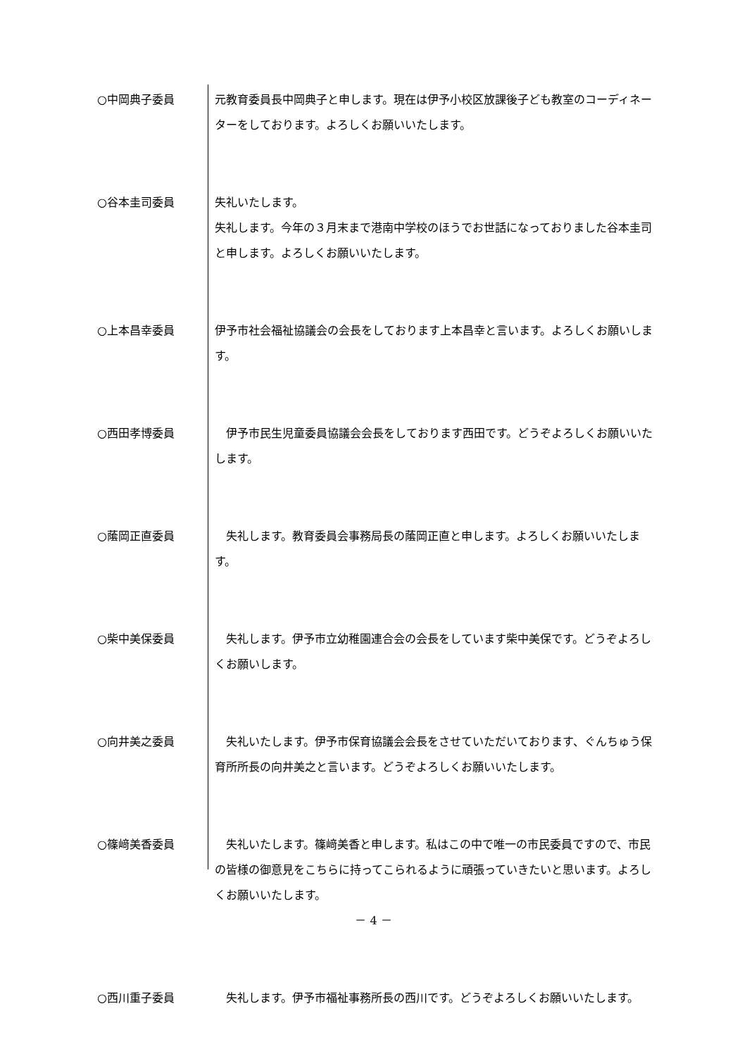○中岡典子委員 元教育委員長中岡典子と申します。現在は伊予小校区放課後子ども教室のコーディネーターをしております。よろしくお願いいたします。
○谷本圭司委員 失礼いたします。
失礼します。今年の３月末まで港南中学校のほうでお世話になっておりました谷本圭司と申します。よろしくお願いいたします。
○上本昌幸委員 伊予市社会福祉協議会の会長をしております上本昌幸と言います。よろしくお願いします。
○西田孝博委員 　伊予市民生児童委員協議会会長をしております西田です。どうぞよろしくお願いいたします。
○䕃岡正直委員 　失礼します。教育委員会事務局長の䕃岡正直と申します。よろしくお願いいたします。
○柴中美保委員 　失礼します。伊予市立幼稚園連合会の会長をしています柴中美保です。どうぞよろしくお願いします。
○向井美之委員 　失礼いたします。伊予市保育協議会会長をさせていただいております、ぐんちゅう保育所所長の向井美之と言います。どうぞよろしくお願いいたします。
○篠﨑美香委員 　失礼いたします。篠﨑美香と申します。私はこの中で唯一の市民委員ですので、市民の皆様の御意見をこちらに持ってこられるように頑張っていきたいと思います。よろしくお願いいたします。
○西川重子委員 　失礼します。伊予市福祉事務所長の西川です。どうぞよろしくお願いいたします。
－ 4 －